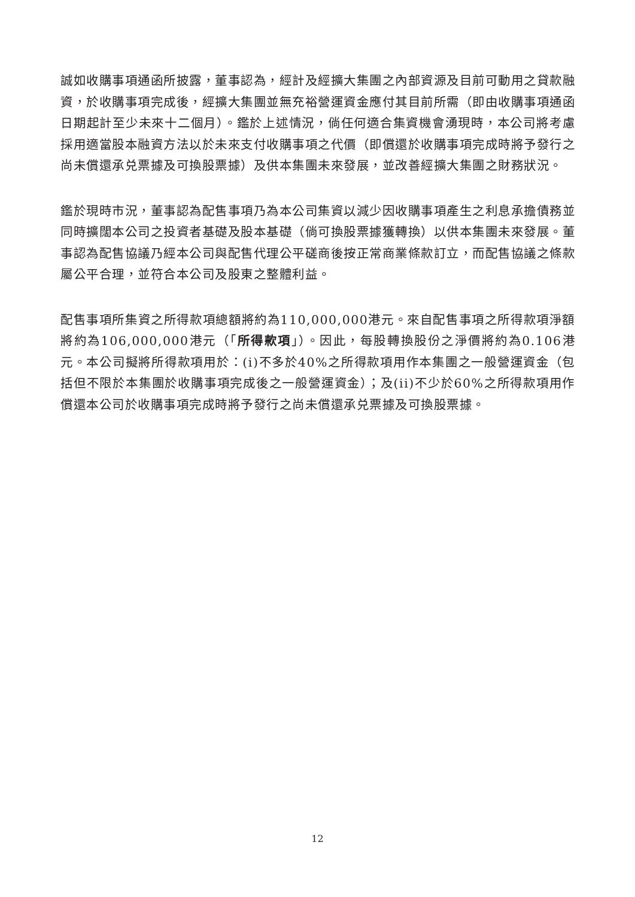誠如收購事項通函所披露，董事認為，經計及經擴大集團之內部資源及目前可動用之貸款融資，於收購事項完成後，經擴大集團並無充裕營運資金應付其目前所需（即由收購事項通函日期起計至少未來十二個月）。鑑於上述情況，倘任何適合集資機會湧現時，本公司將考慮採用適當股本融資方法以於未來支付收購事項之代價（即償還於收購事項完成時將予發行之尚未償還承兑票據及可換股票據）及供本集團未來發展，並改善經擴大集團之財務狀況。
鑑於現時市況，董事認為配售事項乃為本公司集資以減少因收購事項產生之利息承擔債務並同時擴闊本公司之投資者基礎及股本基礎（倘可換股票據獲轉換）以供本集團未來發展。董事認為配售協議乃經本公司與配售代理公平磋商後按正常商業條款訂立，而配售協議之條款屬公平合理，並符合本公司及股東之整體利益。
配售事項所集資之所得款項總額將約為110,000,000港元。來自配售事項之所得款項淨額將約為106,000,000港元（「所得款項」）。因此，每股轉換股份之淨價將約為0.106港元。本公司擬將所得款項用於：(i)不多於40%之所得款項用作本集團之一般營運資金（包括但不限於本集團於收購事項完成後之一般營運資金）；及(ii)不少於60%之所得款項用作償還本公司於收購事項完成時將予發行之尚未償還承兑票據及可換股票據。
12